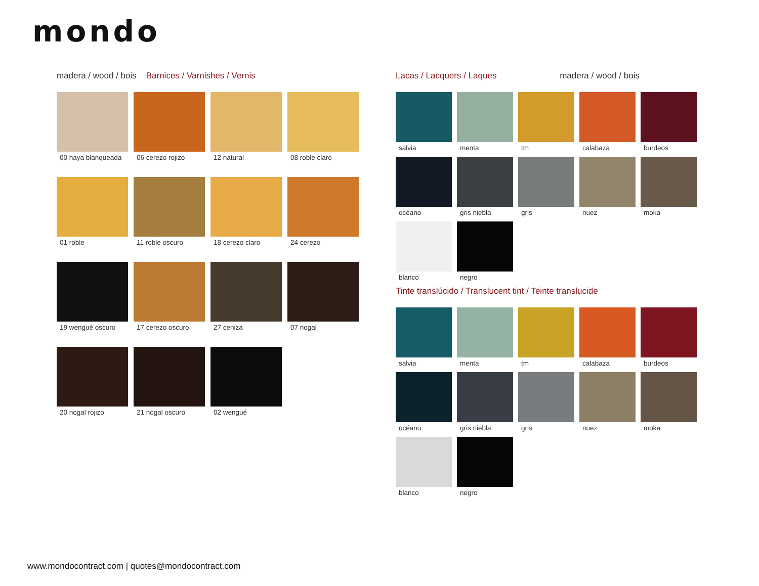mondo
madera / wood / bois Barnices / Varnishes / Vernis
00 haya blanqueada
06 cerezo rojizo
12 natural
08 roble claro
01 roble
11 roble oscuro
18 cerezo claro
24 cerezo
19 wengué oscuro
17 cerezo oscuro
27 ceniza
07 nogal
20 nogal rojizo
21 nogal oscuro
02 wengué
Lacas / Lacquers / Laques madera / wood / bois
salvia
menta
tm
calabaza
burdeos
océano
gris niebla
gris
nuez
moka
blanco
negro
Tinte translúcido / Translucent tint / Teinte translucide
salvia
menta
tm
calabaza
burdeos
océano
gris niebla
gris
nuez
moka
blanco
negro
www.mondocontract.com | quotes@mondocontract.com